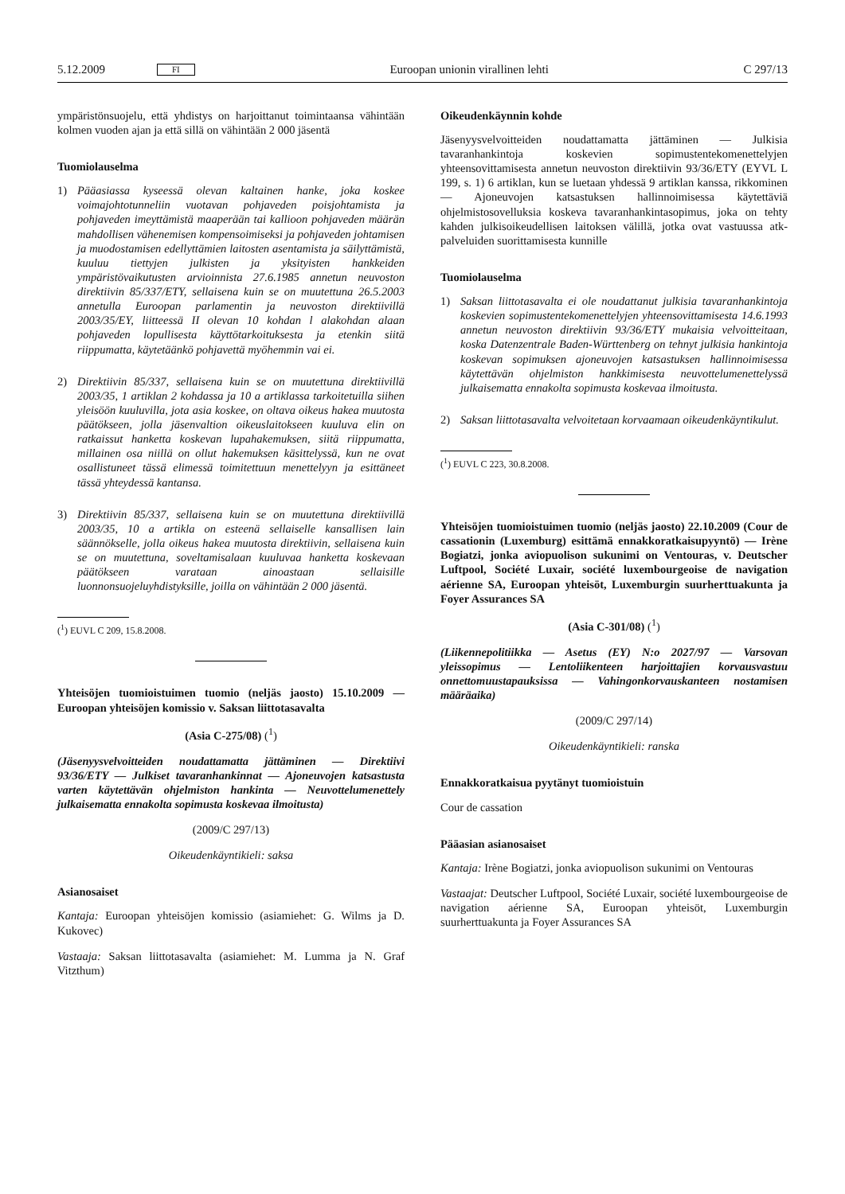5.12.2009 FI Euroopan unionin virallinen lehti C 297/13
ympäristönsuojelu, että yhdistys on harjoittanut toimintaansa vähintään kolmen vuoden ajan ja että sillä on vähintään 2 000 jäsentä
Tuomiolauselma
1) Pääasiassa kyseessä olevan kaltainen hanke, joka koskee voimajohtotunneliin vuotavan pohjaveden poisjohtamista ja pohjaveden imeyttämistä maaperään tai kallioon pohjaveden määrän mahdollisen vähenemisen kompensoimiseksi ja pohjaveden johtamisen ja muodostamisen edellyttämien laitosten asentamista ja säilyttämistä, kuuluu tiettyjen julkisten ja yksityisten hankkeiden ympäristövaikutusten arvioinnista 27.6.1985 annetun neuvoston direktiivin 85/337/ETY, sellaisena kuin se on muutettuna 26.5.2003 annetulla Euroopan parlamentin ja neuvoston direktiivillä 2003/35/EY, liitteessä II olevan 10 kohdan l alakohdan alaan pohjaveden lopullisesta käyttötarkoituksesta ja etenkin siitä riippumatta, käytetäänkö pohjavettä myöhemmin vai ei.
2) Direktiivin 85/337, sellaisena kuin se on muutettuna direktiivillä 2003/35, 1 artiklan 2 kohdassa ja 10 a artiklassa tarkoitetuilla siihen yleisöön kuuluvilla, jota asia koskee, on oltava oikeus hakea muutosta päätökseen, jolla jäsenvaltion oikeuslaitokseen kuuluva elin on ratkaissut hanketta koskevan lupahakemuksen, siitä riippumatta, millainen osa niillä on ollut hakemuksen käsittelyssä, kun ne ovat osallistuneet tässä elimessä toimitettuun menettelyyn ja esittäneet tässä yhteydessä kantansa.
3) Direktiivin 85/337, sellaisena kuin se on muutettuna direktiivillä 2003/35, 10 a artikla on esteenä sellaiselle kansallisen lain säännökselle, jolla oikeus hakea muutosta direktiivin, sellaisena kuin se on muutettuna, soveltamisalaan kuuluvaa hanketta koskevaan päätökseen varataan ainoastaan sellaisille luonnonsuojeluyhdistyksille, joilla on vähintään 2 000 jäsentä.
(<sup>1</sup>) EUVL C 209, 15.8.2008.
Yhteisöjen tuomioistuimen tuomio (neljäs jaosto) 15.10.2009 — Euroopan yhteisöjen komissio v. Saksan liittotasavalta
(Asia C-275/08) (<sup>1</sup>)
(Jäsenyysvelvoitteiden noudattamatta jättäminen — Direktiivi 93/36/ETY — Julkiset tavaranhankinnat — Ajoneuvojen katsastusta varten käytettävän ohjelmiston hankinta — Neuvottelumenettely julkaisematta ennakolta sopimusta koskevaa ilmoitusta)
(2009/C 297/13)
Oikeudenkäyntikieli: saksa
Asianosaiset
Kantaja: Euroopan yhteisöjen komissio (asiamiehet: G. Wilms ja D. Kukovec)
Vastaaja: Saksan liittotasavalta (asiamiehet: M. Lumma ja N. Graf Vitzthum)
Oikeudenkäynnin kohde
Jäsenyysvelvoitteiden noudattamatta jättäminen — Julkisia tavaranhankintoja koskevien sopimustentekomenettelyjen yhteensovittamisesta annetun neuvoston direktiivin 93/36/ETY (EYVL L 199, s. 1) 6 artiklan, kun se luetaan yhdessä 9 artiklan kanssa, rikkominen — Ajoneuvojen katsastuksen hallinnoimisessa käytettäviä ohjelmistosovelluksia koskeva tavaranhankintasopimus, joka on tehty kahden julkisoikeudellisen laitoksen välillä, jotka ovat vastuussa atk-palveluiden suorittamisesta kunnille
Tuomiolauselma
1) Saksan liittotasavalta ei ole noudattanut julkisia tavaranhankintoja koskevien sopimustentekomenettelyjen yhteensovittamisesta 14.6.1993 annetun neuvoston direktiivin 93/36/ETY mukaisia velvoitteitaan, koska Datenzentrale Baden-Württenberg on tehnyt julkisia hankintoja koskevan sopimuksen ajoneuvojen katsastuksen hallinnoimisessa käytettävän ohjelmiston hankkimisesta neuvottelumenettelyssä julkaisematta ennakolta sopimusta koskevaa ilmoitusta.
2) Saksan liittotasavalta velvoitetaan korvaamaan oikeudenkäyntikulut.
(<sup>1</sup>) EUVL C 223, 30.8.2008.
Yhteisöjen tuomioistuimen tuomio (neljäs jaosto) 22.10.2009 (Cour de cassationin (Luxemburg) esittämä ennakkoratkaisupyyntö) — Irène Bogiatzi, jonka aviopuolison sukunimi on Ventouras, v. Deutscher Luftpool, Société Luxair, société luxembourgeoise de navigation aérienne SA, Euroopan yhteisöt, Luxemburgin suurherttuakunta ja Foyer Assurances SA
(Asia C-301/08) (<sup>1</sup>)
(Liikennepolitiikka — Asetus (EY) N:o 2027/97 — Varsovan yleissopimus — Lentoliikenteen harjoittajien korvausvastuu onnettomuustapauksissa — Vahingonkorvauskanteen nostamisen määräaika)
(2009/C 297/14)
Oikeudenkäyntikieli: ranska
Ennakkoratkaisua pyytänyt tuomioistuin
Cour de cassation
Pääasian asianosaiset
Kantaja: Irène Bogiatzi, jonka aviopuolison sukunimi on Ventouras
Vastaajat: Deutscher Luftpool, Société Luxair, société luxembourgeoise de navigation aérienne SA, Euroopan yhteisöt, Luxemburgin suurherttuakunta ja Foyer Assurances SA